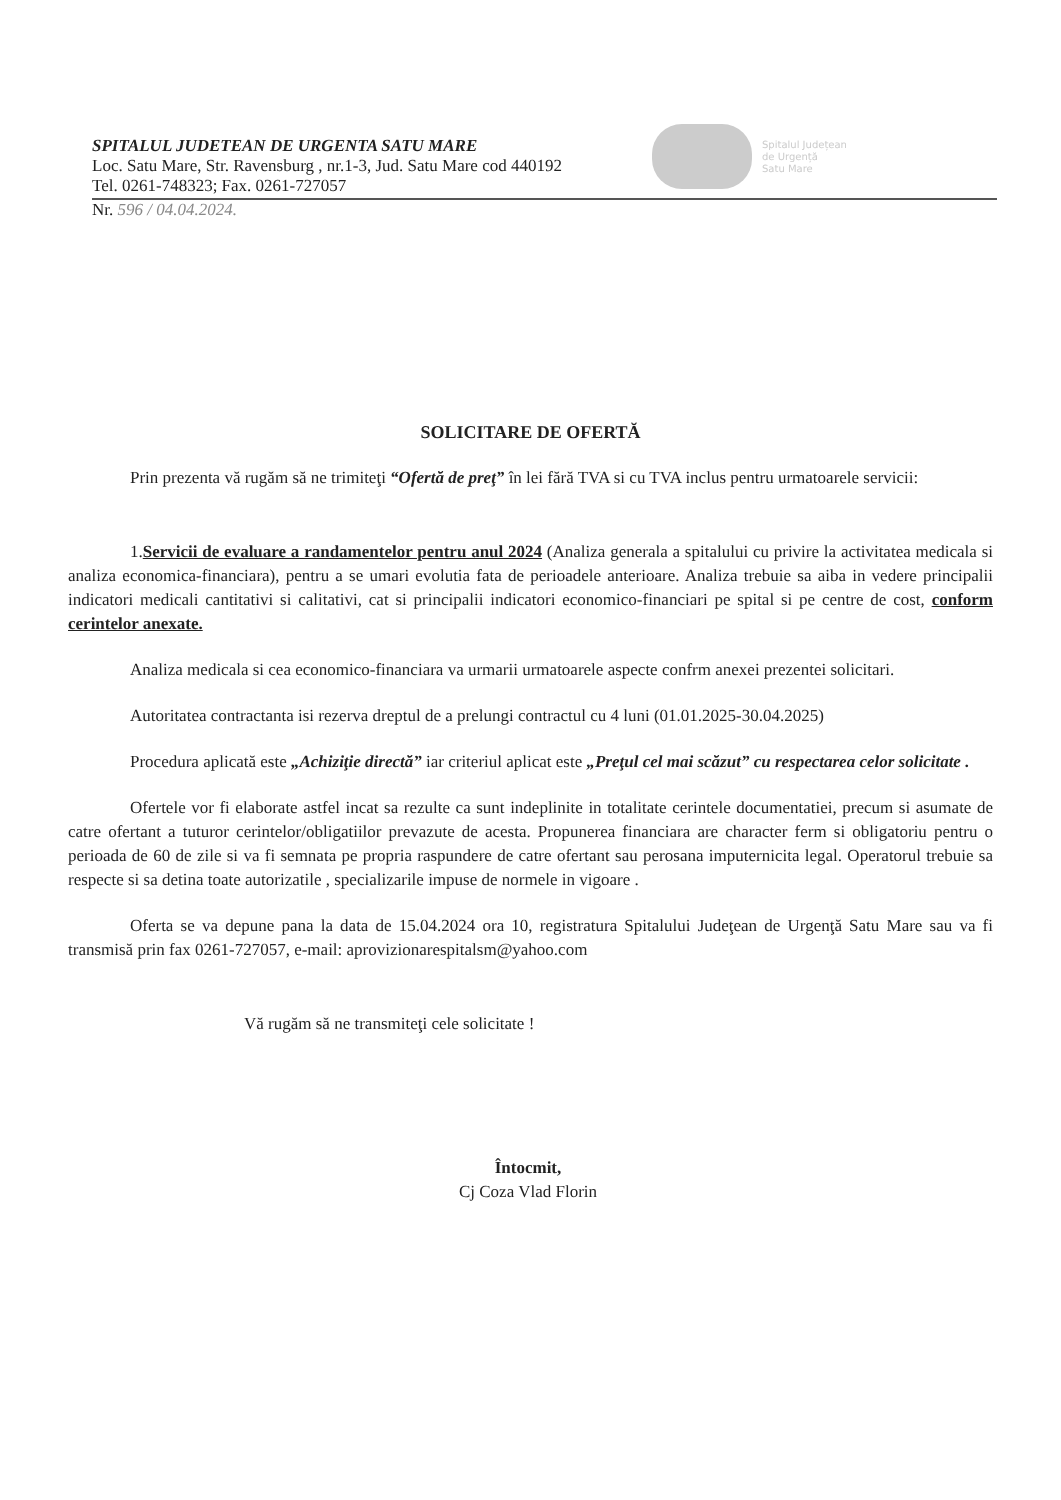Spitalul Județean
de Urgență
Satu Mare
SPITALUL JUDETEAN DE URGENTA SATU MARE
Loc. Satu Mare, Str. Ravensburg , nr.1-3, Jud. Satu Mare cod 440192
Tel. 0261-748323; Fax. 0261-727057
Nr. 596 / 04.04.2024.
SOLICITARE DE OFERTĂ
Prin prezenta vă rugăm să ne trimiteţi “Ofertă de preţ” în lei fără TVA si cu TVA inclus pentru urmatoarele servicii:
1.Servicii de evaluare a randamentelor pentru anul 2024 (Analiza generala a spitalului cu privire la activitatea medicala si analiza economica-financiara), pentru a se umari evolutia fata de perioadele anterioare. Analiza trebuie sa aiba in vedere principalii indicatori medicali cantitativi si calitativi, cat si principalii indicatori economico-financiari pe spital si pe centre de cost, conform cerintelor anexate.
Analiza medicala si cea economico-financiara va urmarii urmatoarele aspecte confrm anexei prezentei solicitari.
Autoritatea contractanta isi rezerva dreptul de a prelungi contractul cu 4 luni (01.01.2025-30.04.2025)
Procedura aplicată este „Achiziţie directă” iar criteriul aplicat este „Preţul cel mai scăzut” cu respectarea celor solicitate .
Ofertele vor fi elaborate astfel incat sa rezulte ca sunt indeplinite in totalitate cerintele documentatiei, precum si asumate de catre ofertant a tuturor cerintelor/obligatiilor prevazute de acesta. Propunerea financiara are character ferm si obligatoriu pentru o perioada de 60 de zile si va fi semnata pe propria raspundere de catre ofertant sau perosana imputernicita legal. Operatorul trebuie sa respecte si sa detina toate autorizatile , specializarile impuse de normele in vigoare .
Oferta se va depune pana la data de 15.04.2024 ora 10, registratura Spitalului Judeţean de Urgenţă Satu Mare sau va fi transmisă prin fax 0261-727057, e-mail: aprovizionarespitalsm@yahoo.com
Vă rugăm să ne transmiteţi cele solicitate !
Întocmit,
Cj Coza Vlad Florin